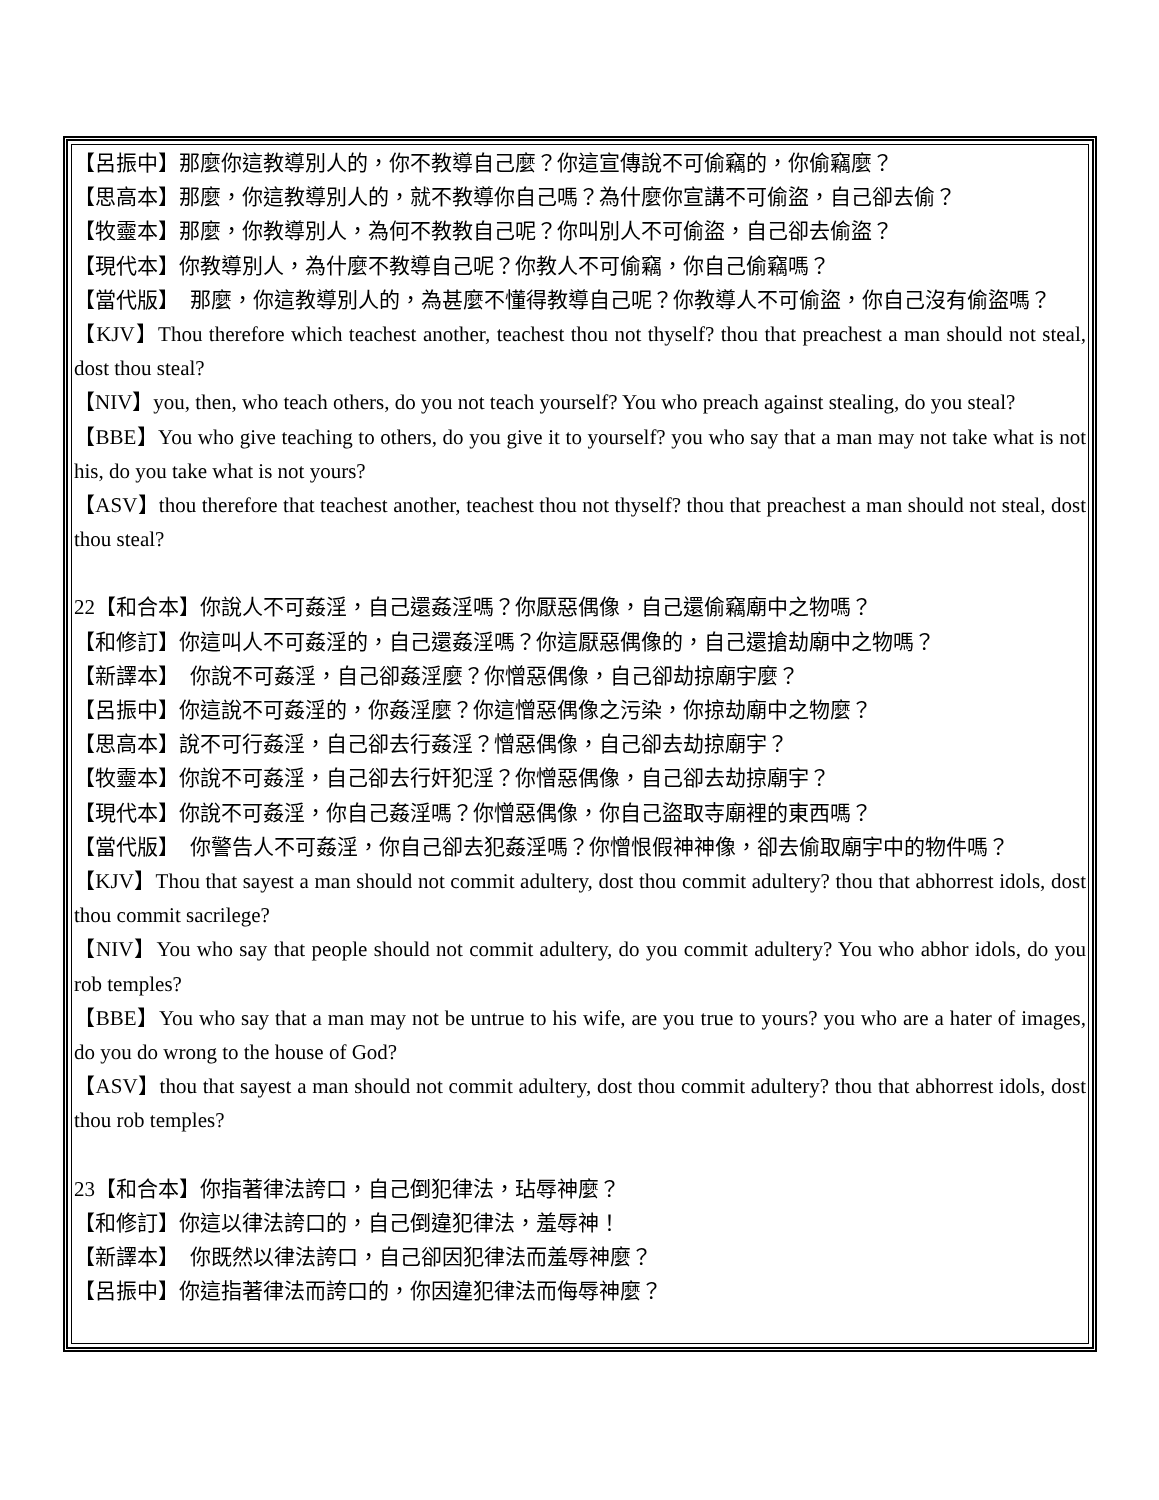【呂振中】那麼你這教導別人的，你不教導自己麼？你這宣傳說不可偷竊的，你偷竊麼？
【思高本】那麼，你這教導別人的，就不教導你自己嗎？為什麼你宣講不可偷盜，自己卻去偷？
【牧靈本】那麼，你教導別人，為何不教教自己呢？你叫別人不可偷盜，自己卻去偷盜？
【現代本】你教導別人，為什麼不教導自己呢？你教人不可偷竊，你自己偷竊嗎？
【當代版】　那麼，你這教導別人的，為甚麼不懂得教導自己呢？你教導人不可偷盜，你自己沒有偷盜嗎？
【KJV】Thou therefore which teachest another, teachest thou not thyself? thou that preachest a man should not steal, dost thou steal?
【NIV】you, then, who teach others, do you not teach yourself? You who preach against stealing, do you steal?
【BBE】You who give teaching to others, do you give it to yourself? you who say that a man may not take what is not his, do you take what is not yours?
【ASV】thou therefore that teachest another, teachest thou not thyself? thou that preachest a man should not steal, dost thou steal?
22【和合本】你說人不可姦淫，自己還姦淫嗎？你厭惡偶像，自己還偷竊廟中之物嗎？
【和修訂】你這叫人不可姦淫的，自己還姦淫嗎？你這厭惡偶像的，自己還搶劫廟中之物嗎？
【新譯本】　你說不可姦淫，自己卻姦淫麼？你憎惡偶像，自己卻劫掠廟宇麼？
【呂振中】你這說不可姦淫的，你姦淫麼？你這憎惡偶像之污染，你掠劫廟中之物麼？
【思高本】說不可行姦淫，自己卻去行姦淫？憎惡偶像，自己卻去劫掠廟宇？
【牧靈本】你說不可姦淫，自己卻去行奸犯淫？你憎惡偶像，自己卻去劫掠廟宇？
【現代本】你說不可姦淫，你自己姦淫嗎？你憎惡偶像，你自己盜取寺廟裡的東西嗎？
【當代版】　你警告人不可姦淫，你自己卻去犯姦淫嗎？你憎恨假神神像，卻去偷取廟宇中的物件嗎？
【KJV】Thou that sayest a man should not commit adultery, dost thou commit adultery? thou that abhorrest idols, dost thou commit sacrilege?
【NIV】You who say that people should not commit adultery, do you commit adultery? You who abhor idols, do you rob temples?
【BBE】You who say that a man may not be untrue to his wife, are you true to yours? you who are a hater of images, do you do wrong to the house of God?
【ASV】thou that sayest a man should not commit adultery, dost thou commit adultery? thou that abhorrest idols, dost thou rob temples?
23【和合本】你指著律法誇口，自己倒犯律法，玷辱神麼？
【和修訂】你這以律法誇口的，自己倒違犯律法，羞辱神！
【新譯本】　你既然以律法誇口，自己卻因犯律法而羞辱神麼？
【呂振中】你這指著律法而誇口的，你因違犯律法而侮辱神麼？